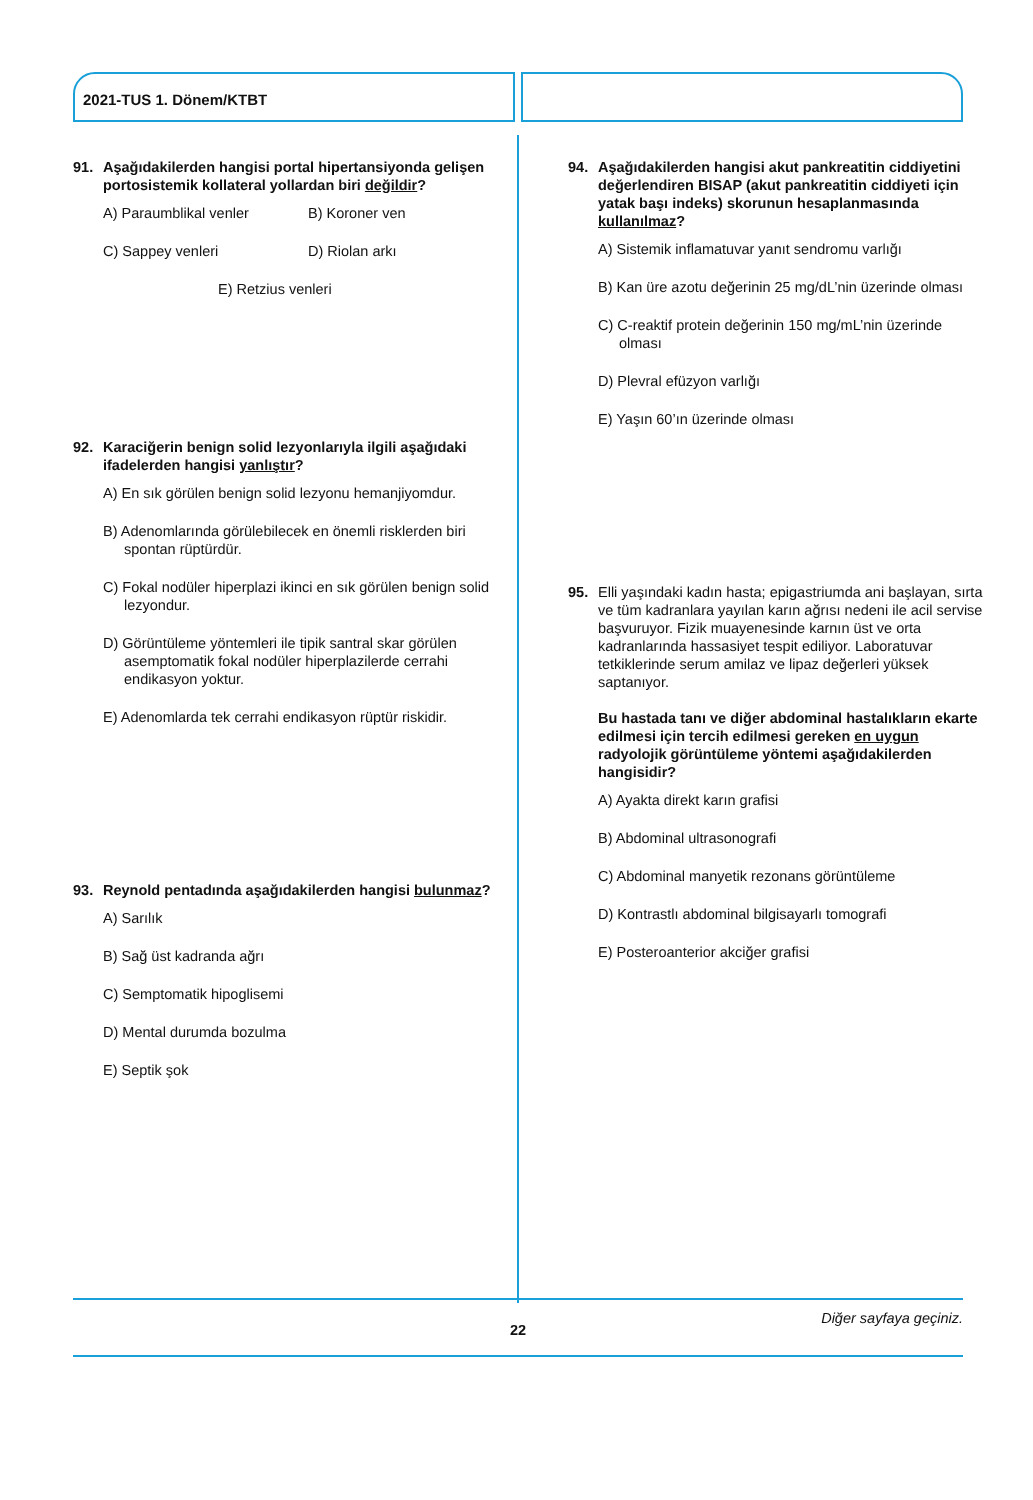2021-TUS 1. Dönem/KTBT
91. Aşağıdakilerden hangisi portal hipertansiyonda gelişen portosistemik kollateral yollardan biri değildir?
A) Paraumblikal venler
B) Koroner ven
C) Sappey venleri
D) Riolan arkı
E) Retzius venleri
92. Karaciğerin benign solid lezyonlarıyla ilgili aşağıdaki ifadelerden hangisi yanlıştır?
A) En sık görülen benign solid lezyonu hemanjiyomdur.
B) Adenomlarında görülebilecek en önemli risklerden biri spontan rüptürdür.
C) Fokal nodüler hiperplazi ikinci en sık görülen benign solid lezyondur.
D) Görüntüleme yöntemleri ile tipik santral skar görülen asemptomatik fokal nodüler hiperplazilerde cerrahi endikasyon yoktur.
E) Adenomlarda tek cerrahi endikasyon rüptür riskidir.
93. Reynold pentadında aşağıdakilerden hangisi bulunmaz?
A) Sarılık
B) Sağ üst kadranda ağrı
C) Semptomatik hipoglisemi
D) Mental durumda bozulma
E) Septik şok
94. Aşağıdakilerden hangisi akut pankreatitin ciddiyetini değerlendiren BISAP (akut pankreatitin ciddiyeti için yatak başı indeks) skorunun hesaplanmasında kullanılmaz?
A) Sistemik inflamatuvar yanıt sendromu varlığı
B) Kan üre azotu değerinin 25 mg/dL’nin üzerinde olması
C) C-reaktif protein değerinin 150 mg/mL’nin üzerinde olması
D) Plevral efüzyon varlığı
E) Yaşın 60’ın üzerinde olması
95. Elli yaşındaki kadın hasta; epigastriumda ani başlayan, sırta ve tüm kadranlara yayılan karın ağrısı nedeni ile acil servise başvuruyor. Fizik muayenesinde karnın üst ve orta kadranlarında hassasiyet tespit ediliyor. Laboratuvar tetkiklerinde serum amilaz ve lipaz değerleri yüksek saptanıyor.
Bu hastada tanı ve diğer abdominal hastalıkların ekarte edilmesi için tercih edilmesi gereken en uygun radyolojik görüntüleme yöntemi aşağıdakilerden hangisidir?
A) Ayakta direkt karın grafisi
B) Abdominal ultrasonografi
C) Abdominal manyetik rezonans görüntüleme
D) Kontrastlı abdominal bilgisayarlı tomografi
E) Posteroanterior akciğer grafisi
Diğer sayfaya geçiniz.
22